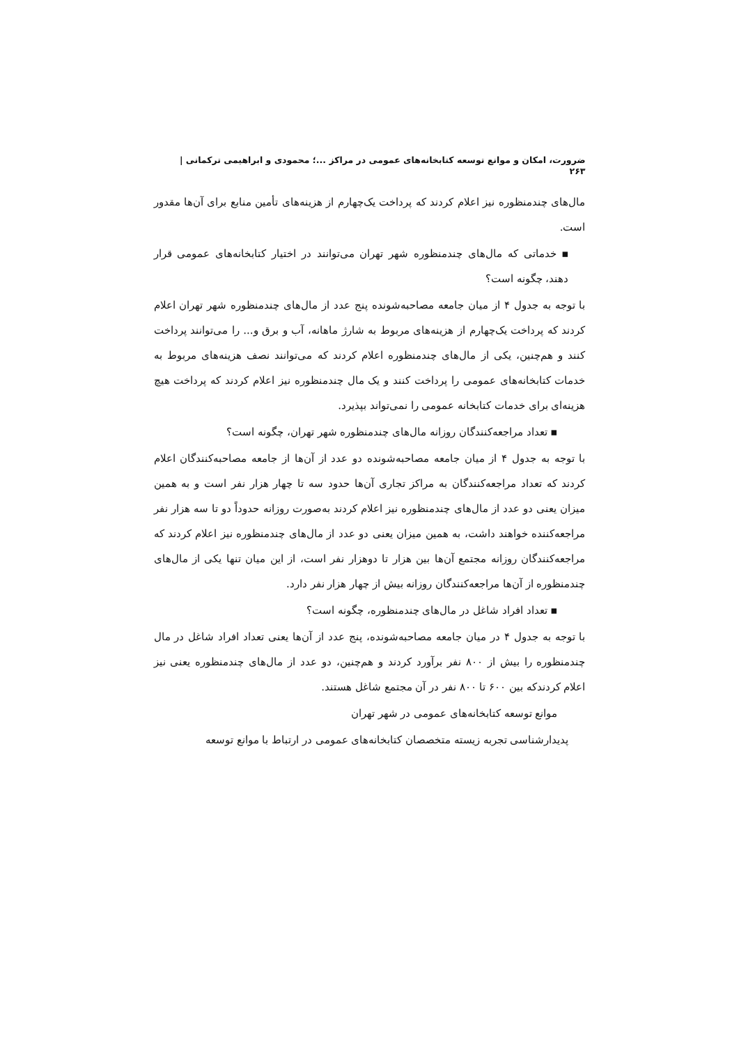ضرورت، امکان و موانع توسعه کتابخانه‌های عمومی در مراکز ...؛ محمودی و ابراهیمی ترکمانی |
۲۶۳
مال‌های چندمنظوره نیز اعلام کردند که پرداخت یک‌چهارم از هزینه‌های تأمین منابع برای آن‌ها مقدور است.
▪ خدماتی که مال‌های چندمنظوره شهر تهران می‌توانند در اختیار کتابخانه‌های عمومی قرار دهند، چگونه است؟
با توجه به جدول ۴ از میان جامعه مصاحبه‌شونده پنج عدد از مال‌های چندمنظوره شهر تهران اعلام کردند که پرداخت یک‌چهارم از هزینه‌های مربوط به شارژ ماهانه، آب و برق و... را می‌توانند پرداخت کنند و هم‌چنین، یکی از مال‌های چندمنظوره اعلام کردند که می‌توانند نصف هزینه‌های مربوط به خدمات کتابخانه‌های عمومی را پرداخت کنند و یک مال چندمنظوره نیز اعلام کردند که پرداخت هیچ هزینه‌ای برای خدمات کتابخانه عمومی را نمی‌تواند بپذیرد.
▪ تعداد مراجعه‌کنندگان روزانه مال‌های چندمنظوره شهر تهران، چگونه است؟
با توجه به جدول ۴ از میان جامعه مصاحبه‌شونده دو عدد از آن‌ها از جامعه مصاحبه‌کنندگان اعلام کردند که تعداد مراجعه‌کنندگان به مراکز تجاری آن‌ها حدود سه تا چهار هزار نفر است و به همین میزان یعنی دو عدد از مال‌های چندمنظوره نیز اعلام کردند به‌صورت روزانه حدوداً دو تا سه هزار نفر مراجعه‌کننده خواهند داشت، به همین میزان یعنی دو عدد از مال‌های چندمنظوره نیز اعلام کردند که مراجعه‌کنندگان روزانه مجتمع آن‌ها بین هزار تا دوهزار نفر است، از این میان تنها یکی از مال‌های چندمنظوره از آن‌ها مراجعه‌کنندگان روزانه بیش از چهار هزار نفر دارد.
▪ تعداد افراد شاغل در مال‌های چندمنظوره، چگونه است؟
با توجه به جدول ۴ در میان جامعه مصاحبه‌شونده، پنج عدد از آن‌ها یعنی تعداد افراد شاغل در مال چندمنظوره را بیش از ۸۰۰ نفر برآورد کردند و هم‌چنین، دو عدد از مال‌های چندمنظوره یعنی نیز اعلام کردندکه بین ۶۰۰ تا ۸۰۰ نفر در آن مجتمع شاغل هستند.
موانع توسعه کتابخانه‌های عمومی در شهر تهران
پدیدارشناسی تجربه زیسته متخصصان کتابخانه‌های عمومی در ارتباط با موانع توسعه